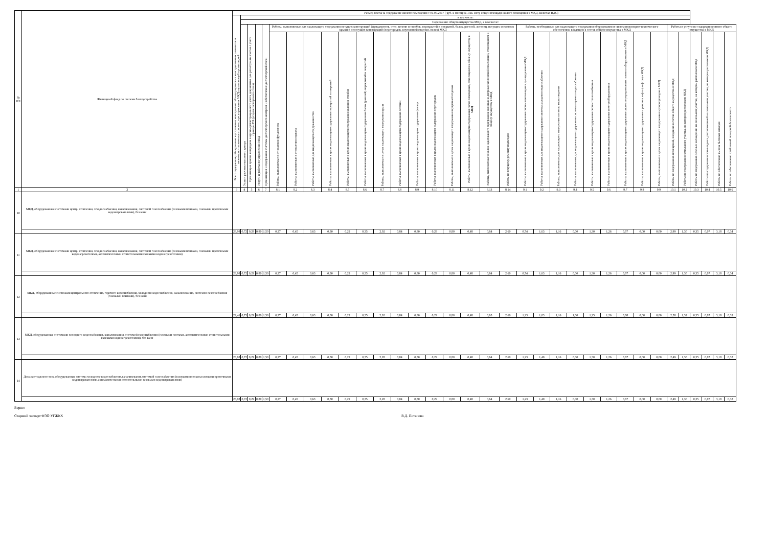| № п/п | Жилищный фонд по степени благоустройства | Размер платы за содержание жилого помещения с 01.07.2017 ( руб. в месяц на 1 кв. метр общей площади жилого помещения в МКД, включая НДС) | | | | | | | | | | | | | | | | | | | | | | | | | | | | | | | | | |
| --- | --- | --- | --- | --- | --- | --- | --- | --- | --- | --- | --- | --- | --- | --- | --- | --- | --- | --- | --- | --- | --- | --- | --- | --- | --- | --- | --- | --- | --- | --- | --- | --- | --- | --- | --- |
| | | Всего содержание, обнаружение и устранение неисправностей внутридомовых конструктивных элементов и инженерно-технических систем, при управлении МКД управляющей организацией | в том числе: | | | | | | | | | | | | | | | | | | | | | | | | | | | | | | | | |
| | | | Содержание общего имущества МКД, в том числе: | | | | | | | | | | | | | | | | | | | | | | | | | | | | | | | | |
| | | | Услуги расчетно-кассового центра | Организация приема и передачи в органы регистрационного учета документов для регистрации снятия с учета граждан РФ (услуги паспортного стола) | Услуги и работы по управлению МКД | Организация и содержание системы диспетчерского контроля и обеспечение диспетчерской связи | Работы, выполняемые для надлежащего содержания несущих конструкций (фундаментов, стен, колонн и столбов, перекрытий и покрытий, балок, ригелей, лестниц, несущих элементов крыш) и ненесущих конструкций (перегородок, внутренней отделки, полов) МКД | | | | | | | | | | | | | | Работы, необходимые для надлежащего содержания оборудования и систем инженерно-технического обеспечения, входящих в состав общего имущества в МКД | | | | | | | | | Работы и услуги по содержанию иного общего имущества в МКД | | | | | |
| | | | | | | | Работы, выполняемые в отношении фундамента | Работы, выполняемые в отношении подвала | Работы, выполняемые для надлежащего содержания стен | Работы, выполняемые в целях надлежащего содержания перекрытий и покрытий | Работы, выполняемые в целях надлежащего содержания колонн и столбов | Работы, выполняемые в целях надлежащего содержания балок (ригелей) перекрытий и покрытий | Работы, выполняемые в целях надлежащего содержания крыш | Работы, выполняемые в целях надлежащего содержания лестниц | Работы, выполняемые в целях надлежащего содержания фасада | Работы, выполняемые в целях надлежащего содержания перегородок | Работы, выполняемые в целях надлежащего содержания внутренней отделки | Работы, выполняемые в целях надлежащего содержания полов помещений, относящихся к общему имуществу в МКД | Работы, выполняемые в целях надлежащего содержания оконных и дверных заполнений помещений, относящихся к общему имуществу в МКД | Работы по текущему ремонту подъездов | Работы, выполняемые в целях надлежащего содержания систем вентиляции и дымоудаления МКД | Работы, выполняемые для надлежащего содержания системы холодного водоснабжения | Работы, выполняемые для надлежащего содержания системы водоотведения | Работы, выполняемые для надлежащего содержания системы горячего водоснабжения | Работы, выполняемые в целях надлежащего содержания систем теплоснабжения | Работы, выполняемые в целях надлежащего содержания электрооборудования | Работы, выполняемые в целях надлежащего содержания систем внутридомового газового оборудования в МКД | Работы, выполняемые в целях надлежащего содержания и ремонта лифта (лифтов) в МКД | Работы, выполняемые в целях надлежащего содержания мусоропроводов в МКД | Работы по содержанию помещений, входящих в состав общего имущества в МКД | Работы по содержанию земельного участка, на котором расположен МКД | Работы по содержанию зеленых насаждений на земельном участке, на котором расположен МКД | Работы по содержанию зоны отдыха, расположенной на земельном участке, на котором расположен МКД | Работы по обеспечению вывоза бытовых отходов | Работы по обеспечению требований пожарной безопасности |
| 1 | 2 | 3 | 4 | 5 | 6 | 7 | 8.1 | 8.2 | 8.3 | 8.4 | 8.5 | 8.6 | 8.7 | 8.8 | 8.9 | 8.10 | 8.11 | 8.12 | 8.13 | 8.14 | 9.1 | 9.2 | 9.3 | 9.4 | 9.5 | 9.6 | 9.7 | 9.8 | 9.9 | 10.1 | 10.2 | 10.3 | 10.4 | 10.5 | 10.6 |
| 10 | МКД, оборудованные системами центр. отопления, х/водоснабжения, канализования, системой газоснабжения (газовыми плитами, газовыми проточными водонагревателями), без ванн | | | | | | | | | | | | | | | | | | | | | | | | | | | | | | | | | | |
| | | 28,98 | 0,72 | 0,29 | 0,80 | 1,50 | 0,27 | 0,45 | 0,63 | 0,30 | 0,22 | 0,35 | 2,02 | 0,84 | 0,80 | 0,29 | 0,80 | 0,48 | 0,64 | 2,60 | 0,74 | 1,63 | 1,16 | 0,00 | 1,30 | 1,26 | 0,67 | 0,00 | 0,00 | 2,99 | 1,30 | 0,35 | 0,07 | 3,18 | 0,34 |
| 11 | МКД, оборудованные системами центр. отопления, х/водоснабжения, канализования, системой газоснабжения (газовыми плитами, газовыми проточными водонагревателями, автоматическими отопительными газовыми водонагревателями) | | | | | | | | | | | | | | | | | | | | | | | | | | | | | | | | | | |
| | | 28,98 | 0,72 | 0,29 | 0,80 | 1,50 | 0,27 | 0,45 | 0,63 | 0,30 | 0,22 | 0,35 | 2,02 | 0,84 | 0,80 | 0,29 | 0,80 | 0,48 | 0,64 | 2,60 | 0,74 | 1,63 | 1,16 | 0,00 | 1,30 | 1,26 | 0,67 | 0,00 | 0,00 | 2,99 | 1,30 | 0,35 | 0,07 | 3,18 | 0,34 |
| 12 | МКД, оборудованные системами центрального отопления, горячего водоснабжения, холодного водоснабжения, канализования, системой газоснабжения (газовыми плитами), без ванн | | | | | | | | | | | | | | | | | | | | | | | | | | | | | | | | | | |
| | | 29,46 | 0,73 | 0,29 | 0,80 | 1,50 | 0,27 | 0,45 | 0,63 | 0,30 | 0,22 | 0,35 | 2,02 | 0,84 | 0,80 | 0,29 | 0,80 | 0,48 | 0,65 | 2,60 | 1,23 | 1,03 | 1,16 | 1,00 | 1,25 | 1,26 | 0,68 | 0,00 | 0,00 | 2,58 | 1,32 | 0,35 | 0,07 | 3,18 | 0,33 |
| 13 | МКД, оборудованные системами холодного водоснабжения, канализования, системой газоснабжения (газовыми плитами, автоматическими отопительными газовыми водонагревателями), без ванн | | | | | | | | | | | | | | | | | | | | | | | | | | | | | | | | | | |
| | | 28,98 | 0,72 | 0,29 | 0,80 | 1,50 | 0,27 | 0,45 | 0,63 | 0,30 | 0,22 | 0,35 | 2,28 | 0,84 | 0,80 | 0,29 | 0,80 | 0,48 | 0,64 | 2,60 | 1,23 | 1,40 | 1,16 | 0,00 | 1,30 | 1,26 | 0,67 | 0,00 | 0,00 | 2,49 | 1,30 | 0,35 | 0,07 | 3,18 | 0,32 |
| 14 | Дома коттеджного типа,оборудованные система холодного водоснабжения,канализования,системой газоснабжения (газовыми плитами,газовыми проточными водонагревателями,автоматическими отопительными газовыми водонагревателями) | | | | | | | | | | | | | | | | | | | | | | | | | | | | | | | | | | |
| | | 28,98 | 0,72 | 0,29 | 0,80 | 1,50 | 0,27 | 0,45 | 0,63 | 0,30 | 0,22 | 0,35 | 2,28 | 0,84 | 0,80 | 0,29 | 0,80 | 0,48 | 0,64 | 2,60 | 1,23 | 1,40 | 1,16 | 0,00 | 1,30 | 1,26 | 0,67 | 0,00 | 0,00 | 2,49 | 1,30 | 0,35 | 0,07 | 3,18 | 0,32 |
Верно:
Старший эксперт ФЭО УГЖКХ В.Д. Потапова